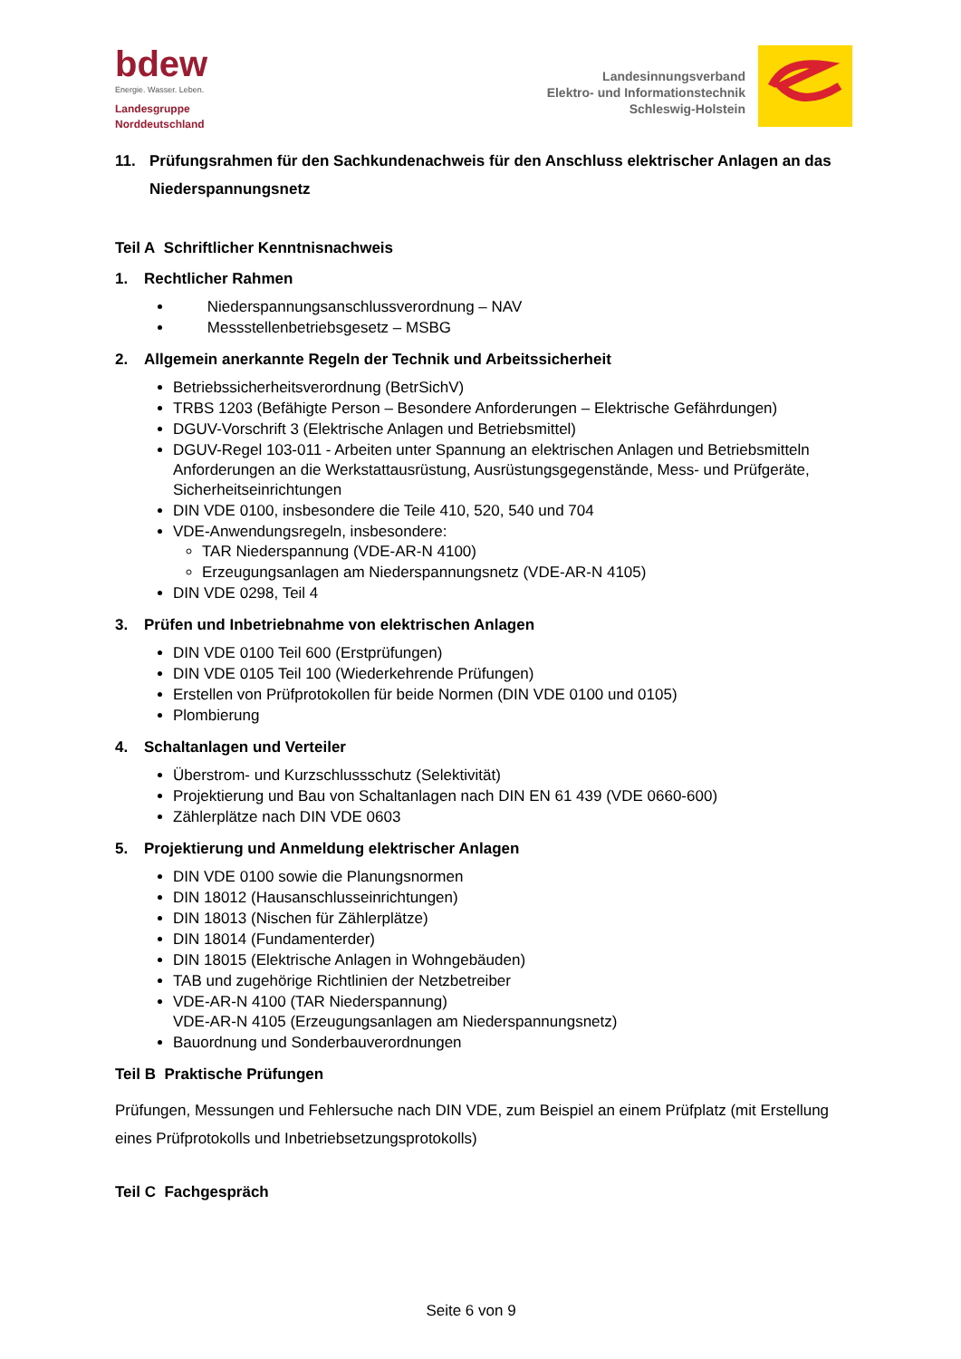bdew
Energie. Wasser. Leben.
Landesgruppe
Norddeutschland
Landesinnungsverband
Elektro- und Informationstechnik
Schleswig-Holstein
11. Prüfungsrahmen für den Sachkundenachweis für den Anschluss elektrischer Anlagen an das Niederspannungsnetz
Teil A Schriftlicher Kenntnisnachweis
1. Rechtlicher Rahmen
Niederspannungsanschlussverordnung – NAV
Messstellenbetriebsgesetz – MSBG
2. Allgemein anerkannte Regeln der Technik und Arbeitssicherheit
Betriebssicherheitsverordnung (BetrSichV)
TRBS 1203 (Befähigte Person – Besondere Anforderungen – Elektrische Gefährdungen)
DGUV-Vorschrift 3 (Elektrische Anlagen und Betriebsmittel)
DGUV-Regel 103-011 - Arbeiten unter Spannung an elektrischen Anlagen und Betriebsmitteln Anforderungen an die Werkstattausrüstung, Ausrüstungsgegenstände, Mess- und Prüfgeräte, Sicherheitseinrichtungen
DIN VDE 0100, insbesondere die Teile 410, 520, 540 und 704
VDE-Anwendungsregeln, insbesondere:
TAR Niederspannung (VDE-AR-N 4100)
Erzeugungsanlagen am Niederspannungsnetz (VDE-AR-N 4105)
DIN VDE 0298, Teil 4
3. Prüfen und Inbetriebnahme von elektrischen Anlagen
DIN VDE 0100 Teil 600 (Erstprüfungen)
DIN VDE 0105 Teil 100 (Wiederkehrende Prüfungen)
Erstellen von Prüfprotokollen für beide Normen (DIN VDE 0100 und 0105)
Plombierung
4. Schaltanlagen und Verteiler
Überstrom- und Kurzschlussschutz (Selektivität)
Projektierung und Bau von Schaltanlagen nach DIN EN 61 439 (VDE 0660-600)
Zählerplätze nach DIN VDE 0603
5. Projektierung und Anmeldung elektrischer Anlagen
DIN VDE 0100 sowie die Planungsnormen
DIN 18012 (Hausanschlusseinrichtungen)
DIN 18013 (Nischen für Zählerplätze)
DIN 18014 (Fundamenterder)
DIN 18015 (Elektrische Anlagen in Wohngebäuden)
TAB und zugehörige Richtlinien der Netzbetreiber
VDE-AR-N 4100 (TAR Niederspannung)
VDE-AR-N 4105 (Erzeugungsanlagen am Niederspannungsnetz)
Bauordnung und Sonderbauverordnungen
Teil B Praktische Prüfungen
Prüfungen, Messungen und Fehlersuche nach DIN VDE, zum Beispiel an einem Prüfplatz (mit Erstellung eines Prüfprotokolls und Inbetriebsetzungsprotokolls)
Teil C Fachgespräch
Seite 6 von 9